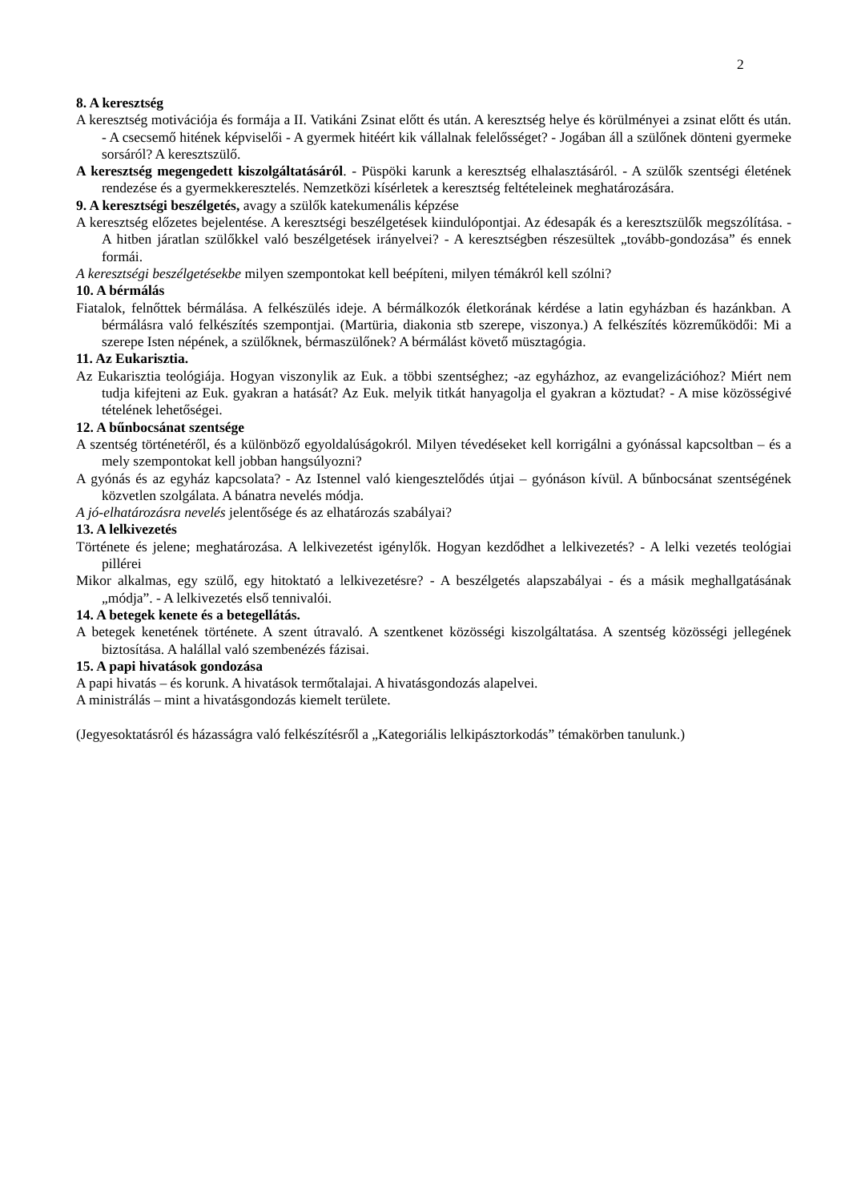2
8. A keresztség
A keresztség motivációja és formája a II. Vatikáni Zsinat előtt és után. A keresztség helye és körülmé­nyei a zsinat előtt és után. - A csecsemő hitének képviselői - A gyermek hitéért kik vállalnak felelős­séget? - Jogában áll a szülőnek dönteni gyermeke sorsáról? A keresztszülő.
A keresztség megengedett kiszolgáltatásáról. - Püspöki karunk a keresztség elhalasztásáról. - A szü­lők szentségi életének rendezése és a gyermekkeresztelés. Nemzetközi kísérletek a keresztség felté­teleinek meghatározására.
9. A keresztségi beszélgetés, avagy a szülők katekumenális képzése
A keresztség előzetes bejelentése. A keresztségi beszélgetések kiindulópontjai. Az édesapák és a ke­resztszülők megszólítása. - A hitben járatlan szülőkkel való beszélgetések irányelvei? - A kereszt­ségben részesültek „tovább-gondozása” és ennek formái.
A keresztségi beszélgetésekbe milyen szempontokat kell beépíteni, milyen témákról kell szólni?
10. A bérmálás
Fiatalok, felnőttek bérmálása. A felkészülés ideje. A bérmálkozók életkorának kérdése a latin egyház­ban és hazánkban. A bérmálásra való felkészítés szempontjai. (Martüria, diakonia stb szerepe, vi­szonya.) A felkészítés közreműködői: Mi a szerepe Isten népének, a szülőknek, bérmaszülőnek? A bérmálást követő müsztagógia.
11. Az Eukarisztia.
Az Eukarisztia teológiája. Hogyan viszonylik az Euk. a többi szentséghez; -az egyházhoz, az evangeli­zációhoz? Miért nem tudja kifejteni az Euk. gyakran a hatását? Az Euk. melyik titkát hanyagolja el gyakran a köztudat? - A mise közösségivé tételének lehetőségei.
12. A bűnbocsánat szentsége
A szentség történetéről, és a különböző egyoldalúságokról. Milyen tévedéseket kell korrigálni a gyónás­sal kapcsoltban – és a mely szempontokat kell jobban hangsúlyozni?
A gyónás és az egyház kapcsolata? - Az Istennel való kiengesztelődés útjai – gyónáson kívül. A bűnbo­csánat szentségének közvetlen szolgálata. A bánatra nevelés módja.
A jó-elhatározásra nevelés jelentősége és az elhatározás szabályai?
13. A lelkivezetés
Története és jelene; meghatározása. A lelkivezetést igénylők. Hogyan kezdődhet a lelkivezetés? - A lel­ki vezetés teológiai pillérei
Mikor alkalmas, egy szülő, egy hitoktató a lelkivezetésre? - A beszélgetés alapszabályai - és a másik meghallgatásának „módja”. - A lelkivezetés első tennivalói.
14. A betegek kenete és a betegellátás.
A betegek kenetének története. A szent útravaló. A szentkenet közösségi kiszolgáltatása. A szentség kö­zösségi jellegének biztosítása. A halállal való szembenézés fázisai.
15. A papi hivatások gondozása
A papi hivatás – és korunk. A hivatások termőtalajai. A hivatásgondozás alapelvei.
A ministrálás – mint a hivatásgondozás kiemelt területe.
(Jegyesoktatásról és házasságra való felkészítésről a „Kategoriális lelkipásztorkodás” témakörben tanu­lunk.)